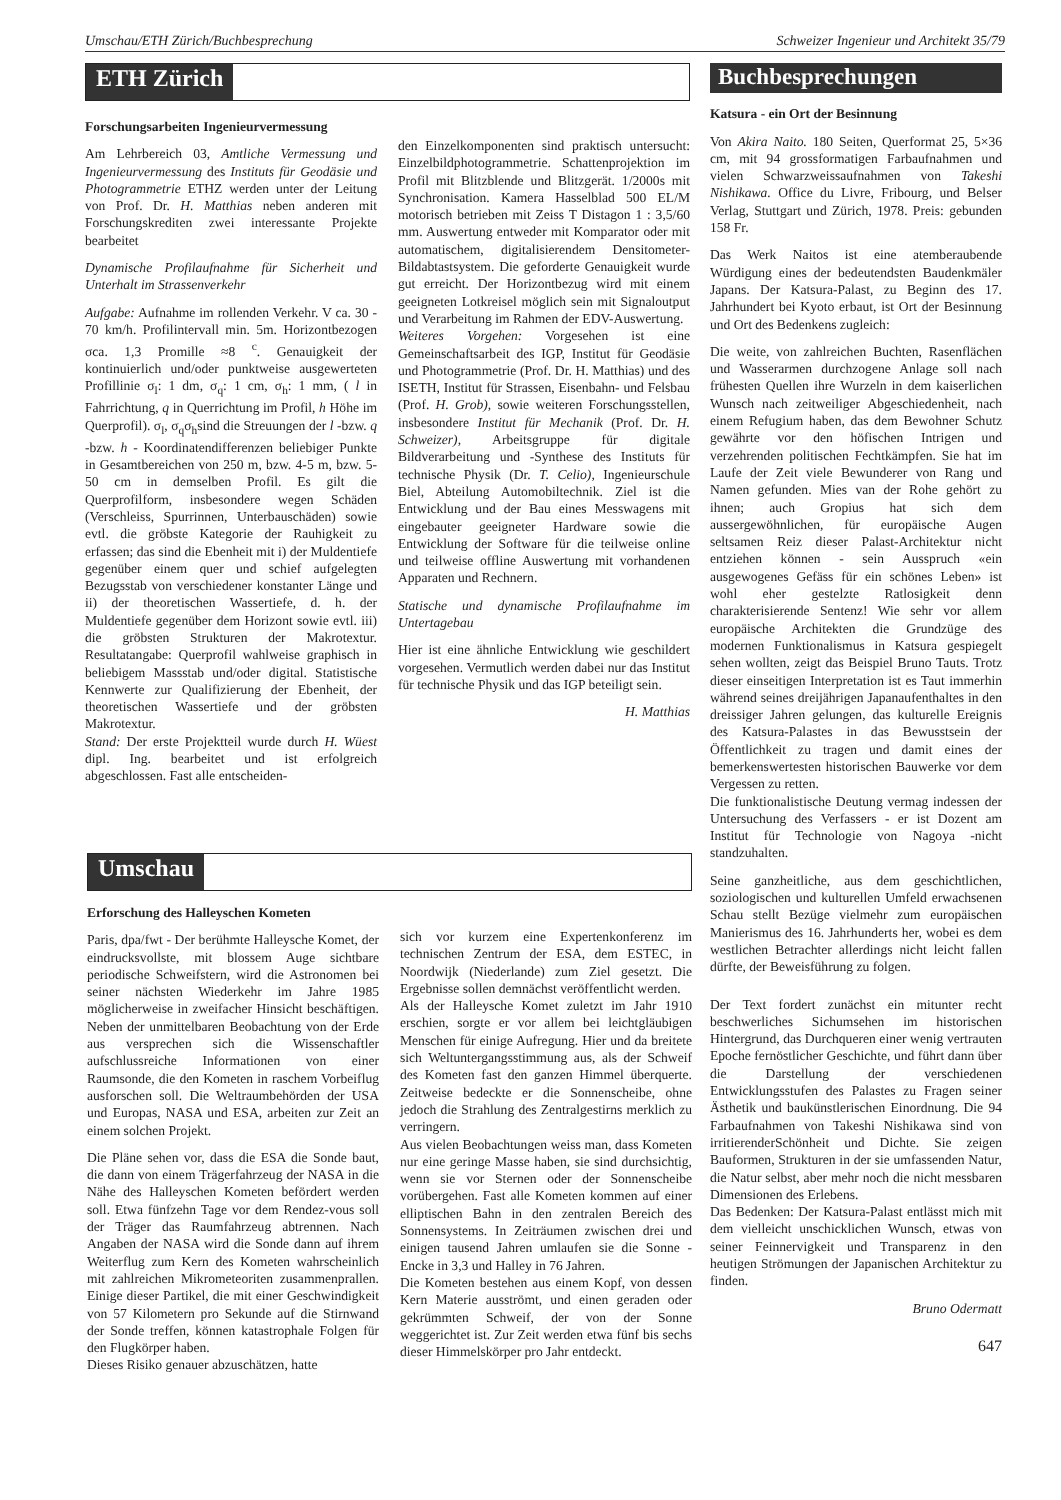Umschau/ETH Zürich/Buchbesprechung Schweizer Ingenieur und Architekt 35/79
ETH Zürich
Forschungsarbeiten Ingenieurvermessung
Am Lehrbereich 03, Amtliche Vermessung und Ingenieurvermessung des Instituts für Geodäsie und Photogrammetrie ETHZ werden unter der Leitung von Prof. Dr. H. Matthias neben anderen mit Forschungskrediten zwei interessante Projekte bearbeitet
Dynamische Profilaufnahme für Sicherheit und Unterhalt im Strassenverkehr
Aufgabe: Aufnahme im rollenden Verkehr. V ca. 30 - 70 km/h. Profilintervall min. 5m. Horizontbezogen σca. 1,3 Promille ≈8 <sup>c</sup>. Genauigkeit der kontinuierlich und/oder punktweise ausgewerteten Profillinie σ<sub>l</sub>: 1 dm, σ<sub>q</sub>: 1 cm, σ<sub>h</sub>: 1 mm, ( l in Fahrrichtung, q in Querrichtung im Profil, h Höhe im Querprofil). σ<sub>l</sub>, σ<sub>q</sub>σ<sub>h</sub>sind die Streuungen der l -bzw. q -bzw. h - Koordinatendifferenzen beliebiger Punkte in Gesamtbereichen von 250 m, bzw. 4-5 m, bzw. 5-50 cm in demselben Profil. Es gilt die Querprofilform, insbesondere wegen Schäden (Verschleiss, Spurrinnen, Unterbauschäden) sowie evtl. die gröbste Kategorie der Rauhigkeit zu erfassen; das sind die Ebenheit mit i) der Muldentiefe gegenüber einem quer und schief aufgelegten Bezugsstab von verschiedener konstanter Länge und ii) der theoretischen Wassertiefe, d. h. der Muldentiefe gegenüber dem Horizont sowie evtl. iii) die gröbsten Strukturen der Makrotextur. Resultatangabe: Querprofil wahlweise graphisch in beliebigem Massstab und/oder digital. Statistische Kennwerte zur Qualifizierung der Ebenheit, der theoretischen Wassertiefe und der gröbsten Makrotextur.
Stand: Der erste Projektteil wurde durch H. Wüest dipl. Ing. bearbeitet und ist erfolgreich abgeschlossen. Fast alle entscheiden-
den Einzelkomponenten sind praktisch untersucht: Einzelbildphotogrammetrie. Schattenprojektion im Profil mit Blitzblende und Blitzgerät. 1/2000s mit Synchronisation. Kamera Hasselblad 500 EL/M motorisch betrieben mit Zeiss T Distagon 1 : 3,5/60 mm. Auswertung entweder mit Komparator oder mit automatischem, digitalisierendem Densitometer-Bildabtastsystem. Die geforderte Genauigkeit wurde gut erreicht. Der Horizontbezug wird mit einem geeigneten Lotkreisel möglich sein mit Signaloutput und Verarbeitung im Rahmen der EDV-Auswertung.
Weiteres Vorgehen: Vorgesehen ist eine Gemeinschaftsarbeit des IGP, Institut für Geodäsie und Photogrammetrie (Prof. Dr. H. Matthias) und des ISETH, Institut für Strassen, Eisenbahn- und Felsbau (Prof. H. Grob), sowie weiteren Forschungsstellen, insbesondere Institut für Mechanik (Prof. Dr. H. Schweizer), Arbeitsgruppe für digitale Bildverarbeitung und -Synthese des Instituts für technische Physik (Dr. T. Celio), Ingenieurschule Biel, Abteilung Automobiltechnik. Ziel ist die Entwicklung und der Bau eines Messwagens mit eingebauter geeigneter Hardware sowie die Entwicklung der Software für die teilweise online und teilweise offline Auswertung mit vorhandenen Apparaten und Rechnern.
Statische und dynamische Profilaufnahme im Untertagebau
Hier ist eine ähnliche Entwicklung wie geschildert vorgesehen. Vermutlich werden dabei nur das Institut für technische Physik und das IGP beteiligt sein.
H. Matthias
Umschau
Erforschung des Halleyschen Kometen
Paris, dpa/fwt - Der berühmte Halleysche Komet, der eindrucksvollste, mit blossem Auge sichtbare periodische Schweifstern, wird die Astronomen bei seiner nächsten Wiederkehr im Jahre 1985 möglicherweise in zweifacher Hinsicht beschäftigen. Neben der unmittelbaren Beobachtung von der Erde aus versprechen sich die Wissenschaftler aufschlussreiche Informationen von einer Raumsonde, die den Kometen in raschem Vorbeiflug ausforschen soll. Die Weltraumbehörden der USA und Europas, NASA und ESA, arbeiten zur Zeit an einem solchen Projekt.
Die Pläne sehen vor, dass die ESA die Sonde baut, die dann von einem Trägerfahrzeug der NASA in die Nähe des Halleyschen Kometen befördert werden soll. Etwa fünfzehn Tage vor dem Rendez-vous soll der Träger das Raumfahrzeug abtrennen. Nach Angaben der NASA wird die Sonde dann auf ihrem Weiterflug zum Kern des Kometen wahrscheinlich mit zahlreichen Mikrometeoriten zusammenprallen. Einige dieser Partikel, die mit einer Geschwindigkeit von 57 Kilometern pro Sekunde auf die Stirnwand der Sonde treffen, können katastrophale Folgen für den Flugkörper haben.
Dieses Risiko genauer abzuschätzen, hatte
sich vor kurzem eine Expertenkonferenz im technischen Zentrum der ESA, dem ESTEC, in Noordwijk (Niederlande) zum Ziel gesetzt. Die Ergebnisse sollen demnächst veröffentlicht werden.
Als der Halleysche Komet zuletzt im Jahr 1910 erschien, sorgte er vor allem bei leichtgläubigen Menschen für einige Aufregung. Hier und da breitete sich Weltuntergangsstimmung aus, als der Schweif des Kometen fast den ganzen Himmel überquerte. Zeitweise bedeckte er die Sonnenscheibe, ohne jedoch die Strahlung des Zentralgestirns merklich zu verringern.
Aus vielen Beobachtungen weiss man, dass Kometen nur eine geringe Masse haben, sie sind durchsichtig, wenn sie vor Sternen oder der Sonnenscheibe vorübergehen. Fast alle Kometen kommen auf einer elliptischen Bahn in den zentralen Bereich des Sonnensystems. In Zeiträumen zwischen drei und einigen tausend Jahren umlaufen sie die Sonne - Encke in 3,3 und Halley in 76 Jahren.
Die Kometen bestehen aus einem Kopf, von dessen Kern Materie ausströmt, und einen geraden oder gekrümmten Schweif, der von der Sonne weggerichtet ist. Zur Zeit werden etwa fünf bis sechs dieser Himmelskörper pro Jahr entdeckt.
Buchbesprechungen
Katsura - ein Ort der Besinnung
Von Akira Naito. 180 Seiten, Querformat 25, 5×36 cm, mit 94 grossformatigen Farbaufnahmen und vielen Schwarzweissaufnahmen von Takeshi Nishikawa. Office du Livre, Fribourg, und Belser Verlag, Stuttgart und Zürich, 1978. Preis: gebunden 158 Fr.
Das Werk Naitos ist eine atemberaubende Würdigung eines der bedeutendsten Baudenkmäler Japans. Der Katsura-Palast, zu Beginn des 17. Jahrhundert bei Kyoto erbaut, ist Ort der Besinnung und Ort des Bedenkens zugleich:
Die weite, von zahlreichen Buchten, Rasenflächen und Wasserarmen durchzogene Anlage soll nach frühesten Quellen ihre Wurzeln in dem kaiserlichen Wunsch nach zeitweiliger Abgeschiedenheit, nach einem Refugium haben, das dem Bewohner Schutz gewährte vor den höfischen Intrigen und verzehrenden politischen Fechtkämpfen. Sie hat im Laufe der Zeit viele Bewunderer von Rang und Namen gefunden. Mies van der Rohe gehört zu ihnen; auch Gropius hat sich dem aussergewöhnlichen, für europäische Augen seltsamen Reiz dieser Palast-Architektur nicht entziehen können - sein Ausspruch «ein ausgewogenes Gefäss für ein schönes Leben» ist wohl eher gestelzte Ratlosigkeit denn charakterisierende Sentenz! Wie sehr vor allem europäische Architekten die Grundzüge des modernen Funktionalismus in Katsura gespiegelt sehen wollten, zeigt das Beispiel Bruno Tauts. Trotz dieser einseitigen Interpretation ist es Taut immerhin während seines dreijährigen Japanaufenthaltes in den dreissiger Jahren gelungen, das kulturelle Ereignis des Katsura-Palastes in das Bewusstsein der Öffentlichkeit zu tragen und damit eines der bemerkenswertesten historischen Bauwerke vor dem Vergessen zu retten.
Die funktionalistische Deutung vermag indessen der Untersuchung des Verfassers - er ist Dozent am Institut für Technologie von Nagoya -nicht standzuhalten.
Seine ganzheitliche, aus dem geschichtlichen, soziologischen und kulturellen Umfeld erwachsenen Schau stellt Bezüge vielmehr zum europäischen Manierismus des 16. Jahrhunderts her, wobei es dem westlichen Betrachter allerdings nicht leicht fallen dürfte, der Beweisführung zu folgen.
Der Text fordert zunächst ein mitunter recht beschwerliches Sichumsehen im historischen Hintergrund, das Durchqueren einer wenig vertrauten Epoche fernöstlicher Geschichte, und führt dann über die Darstellung der verschiedenen Entwicklungsstufen des Palastes zu Fragen seiner Ästhetik und baukünstlerischen Einordnung. Die 94 Farbaufnahmen von Takeshi Nishikawa sind von irritierenderSchönheit und Dichte. Sie zeigen Bauformen, Strukturen in der sie umfassenden Natur, die Natur selbst, aber mehr noch die nicht messbaren Dimensionen des Erlebens.
Das Bedenken: Der Katsura-Palast entlässt mich mit dem vielleicht unschicklichen Wunsch, etwas von seiner Feinnervigkeit und Transparenz in den heutigen Strömungen der Japanischen Architektur zu finden.
Bruno Odermatt
647